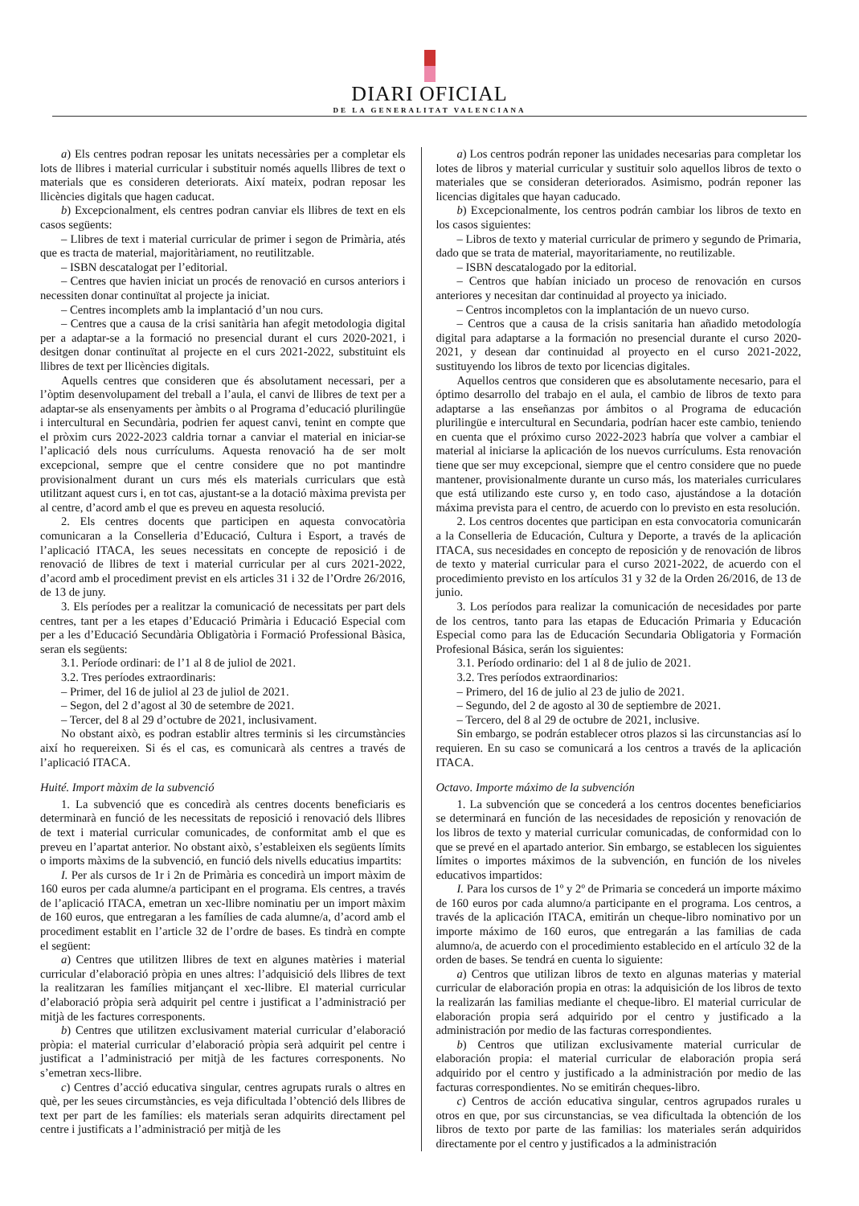DIARI OFICIAL
DE LA GENERALITAT VALENCIANA
a) Els centres podran reposar les unitats necessàries per a completar els lots de llibres i material curricular i substituir només aquells llibres de text o materials que es consideren deteriorats. Així mateix, podran reposar les llicències digitals que hagen caducat.
b) Excepcionalment, els centres podran canviar els llibres de text en els casos següents:
– Llibres de text i material curricular de primer i segon de Primària, atés que es tracta de material, majoritàriament, no reutilitzable.
– ISBN descatalogat per l’editorial.
– Centres que havien iniciat un procés de renovació en cursos anteriors i necessiten donar continuïtat al projecte ja iniciat.
– Centres incomplets amb la implantació d’un nou curs.
– Centres que a causa de la crisi sanitària han afegit metodologia digital per a adaptar-se a la formació no presencial durant el curs 2020-2021, i desitgen donar continuïtat al projecte en el curs 2021-2022, substituint els llibres de text per llicències digitals.
Aquells centres que consideren que és absolutament necessari, per a l’òptim desenvolupament del treball a l’aula, el canvi de llibres de text per a adaptar-se als ensenyaments per àmbits o al Programa d’educació plurilingüe i intercultural en Secundària, podrien fer aquest canvi, tenint en compte que el pròxim curs 2022-2023 caldria tornar a canviar el material en iniciar-se l’aplicació dels nous currículums. Aquesta renovació ha de ser molt excepcional, sempre que el centre considere que no pot mantindre provisionalment durant un curs més els materials curriculars que està utilitzant aquest curs i, en tot cas, ajustant-se a la dotació màxima prevista per al centre, d’acord amb el que es preveu en aquesta resolució.
2. Els centres docents que participen en aquesta convocatòria comunicaran a la Conselleria d’Educació, Cultura i Esport, a través de l’aplicació ITACA, les seues necessitats en concepte de reposició i de renovació de llibres de text i material curricular per al curs 2021-2022, d’acord amb el procediment previst en els articles 31 i 32 de l’Ordre 26/2016, de 13 de juny.
3. Els períodes per a realitzar la comunicació de necessitats per part dels centres, tant per a les etapes d’Educació Primària i Educació Especial com per a les d’Educació Secundària Obligatòria i Formació Professional Bàsica, seran els següents:
3.1. Període ordinari: de l’1 al 8 de juliol de 2021.
3.2. Tres períodes extraordinaris:
– Primer, del 16 de juliol al 23 de juliol de 2021.
– Segon, del 2 d’agost al 30 de setembre de 2021.
– Tercer, del 8 al 29 d’octubre de 2021, inclusivament.
No obstant això, es podran establir altres terminis si les circumstàncies així ho requereixen. Si és el cas, es comunicarà als centres a través de l’aplicació ITACA.
Huité. Import màxim de la subvenció
1. La subvenció que es concedirà als centres docents beneficiaris es determinarà en funció de les necessitats de reposició i renovació dels llibres de text i material curricular comunicades, de conformitat amb el que es preveu en l’apartat anterior. No obstant això, s’estableixen els següents límits o imports màxims de la subvenció, en funció dels nivells educatius impartits:
I. Per als cursos de 1r i 2n de Primària es concedirà un import màxim de 160 euros per cada alumne/a participant en el programa. Els centres, a través de l’aplicació ITACA, emetran un xec-llibre nominatiu per un import màxim de 160 euros, que entregaran a les famílies de cada alumne/a, d’acord amb el procediment establit en l’article 32 de l’ordre de bases. Es tindrà en compte el següent:
a) Centres que utilitzen llibres de text en algunes matèries i material curricular d’elaboració pròpia en unes altres: l’adquisició dels llibres de text la realitzaran les famílies mitjançant el xec-llibre. El material curricular d’elaboració pròpia serà adquirit pel centre i justificat a l’administració per mitjà de les factures corresponents.
b) Centres que utilitzen exclusivament material curricular d’elaboració pròpia: el material curricular d’elaboració pròpia serà adquirit pel centre i justificat a l’administració per mitjà de les factures corresponents. No s’emetran xecs-llibre.
c) Centres d’acció educativa singular, centres agrupats rurals o altres en què, per les seues circumstàncies, es veja dificultada l’obtenció dels llibres de text per part de les famílies: els materials seran adquirits directament pel centre i justificats a l’administració per mitjà de les
a) Los centros podrán reponer las unidades necesarias para completar los lotes de libros y material curricular y sustituir solo aquellos libros de texto o materiales que se consideran deteriorados. Asimismo, podrán reponer las licencias digitales que hayan caducado.
b) Excepcionalmente, los centros podrán cambiar los libros de texto en los casos siguientes:
– Libros de texto y material curricular de primero y segundo de Primaria, dado que se trata de material, mayoritariamente, no reutilizable.
– ISBN descatalogado por la editorial.
– Centros que habían iniciado un proceso de renovación en cursos anteriores y necesitan dar continuidad al proyecto ya iniciado.
– Centros incompletos con la implantación de un nuevo curso.
– Centros que a causa de la crisis sanitaria han añadido metodología digital para adaptarse a la formación no presencial durante el curso 2020-2021, y desean dar continuidad al proyecto en el curso 2021-2022, sustituyendo los libros de texto por licencias digitales.
Aquellos centros que consideren que es absolutamente necesario, para el óptimo desarrollo del trabajo en el aula, el cambio de libros de texto para adaptarse a las enseñanzas por ámbitos o al Programa de educación plurilingüe e intercultural en Secundaria, podrían hacer este cambio, teniendo en cuenta que el próximo curso 2022-2023 habría que volver a cambiar el material al iniciarse la aplicación de los nuevos currículums. Esta renovación tiene que ser muy excepcional, siempre que el centro considere que no puede mantener, provisionalmente durante un curso más, los materiales curriculares que está utilizando este curso y, en todo caso, ajustándose a la dotación máxima prevista para el centro, de acuerdo con lo previsto en esta resolución.
2. Los centros docentes que participan en esta convocatoria comunicarán a la Conselleria de Educación, Cultura y Deporte, a través de la aplicación ITACA, sus necesidades en concepto de reposición y de renovación de libros de texto y material curricular para el curso 2021-2022, de acuerdo con el procedimiento previsto en los artículos 31 y 32 de la Orden 26/2016, de 13 de junio.
3. Los períodos para realizar la comunicación de necesidades por parte de los centros, tanto para las etapas de Educación Primaria y Educación Especial como para las de Educación Secundaria Obligatoria y Formación Profesional Básica, serán los siguientes:
3.1. Período ordinario: del 1 al 8 de julio de 2021.
3.2. Tres períodos extraordinarios:
– Primero, del 16 de julio al 23 de julio de 2021.
– Segundo, del 2 de agosto al 30 de septiembre de 2021.
– Tercero, del 8 al 29 de octubre de 2021, inclusive.
Sin embargo, se podrán establecer otros plazos si las circunstancias así lo requieren. En su caso se comunicará a los centros a través de la aplicación ITACA.
Octavo. Importe máximo de la subvención
1. La subvención que se concederá a los centros docentes beneficiarios se determinará en función de las necesidades de reposición y renovación de los libros de texto y material curricular comunicadas, de conformidad con lo que se prevé en el apartado anterior. Sin embargo, se establecen los siguientes límites o importes máximos de la subvención, en función de los niveles educativos impartidos:
I. Para los cursos de 1º y 2º de Primaria se concederá un importe máximo de 160 euros por cada alumno/a participante en el programa. Los centros, a través de la aplicación ITACA, emitirán un cheque-libro nominativo por un importe máximo de 160 euros, que entregarán a las familias de cada alumno/a, de acuerdo con el procedimiento establecido en el artículo 32 de la orden de bases. Se tendrá en cuenta lo siguiente:
a) Centros que utilizan libros de texto en algunas materias y material curricular de elaboración propia en otras: la adquisición de los libros de texto la realizarán las familias mediante el cheque-libro. El material curricular de elaboración propia será adquirido por el centro y justificado a la administración por medio de las facturas correspondientes.
b) Centros que utilizan exclusivamente material curricular de elaboración propia: el material curricular de elaboración propia será adquirido por el centro y justificado a la administración por medio de las facturas correspondientes. No se emitirán cheques-libro.
c) Centros de acción educativa singular, centros agrupados rurales u otros en que, por sus circunstancias, se vea dificultada la obtención de los libros de texto por parte de las familias: los materiales serán adquiridos directamente por el centro y justificados a la administración